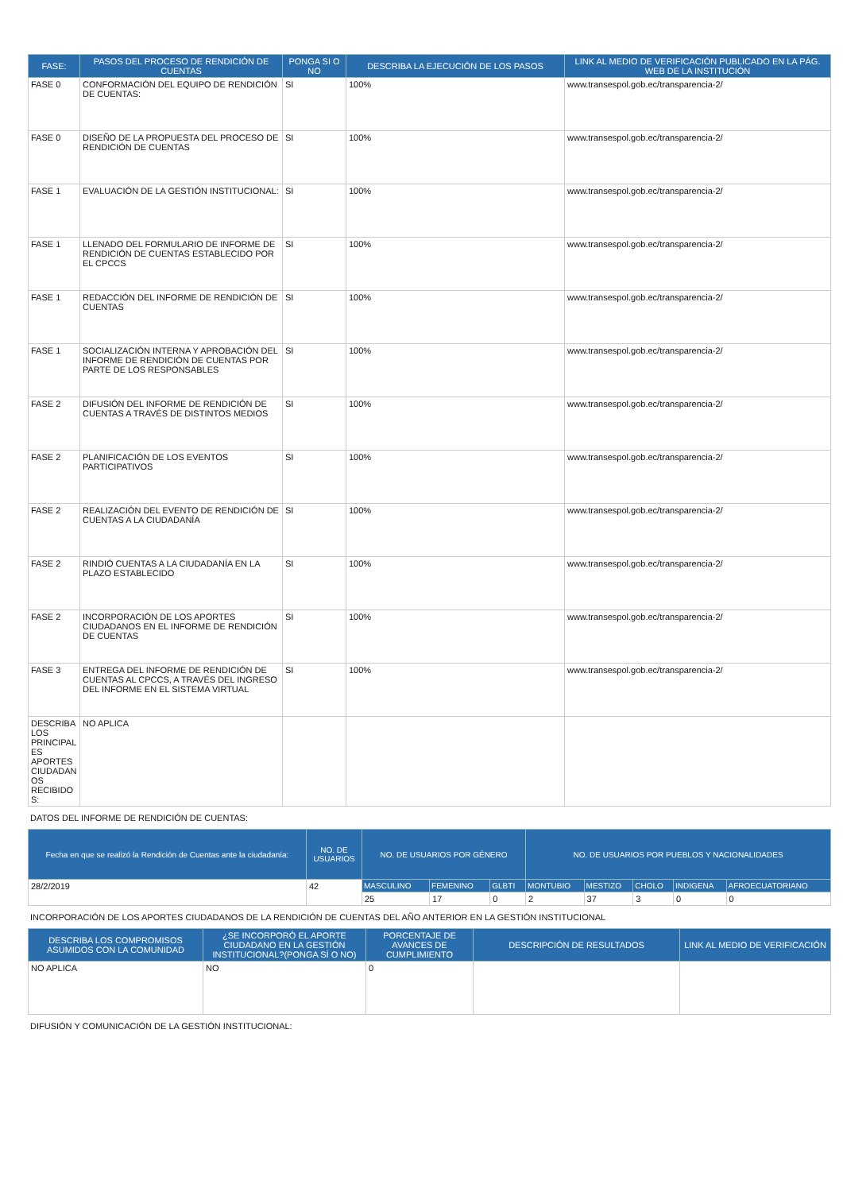| FASE: | PASOS DEL PROCESO DE RENDICIÓN DE CUENTAS | PONGA SI O NO | DESCRIBA LA EJECUCIÓN DE LOS PASOS | LINK AL MEDIO DE VERIFICACIÓN PUBLICADO EN LA PÁG. WEB DE LA INSTITUCIÓN |
| --- | --- | --- | --- | --- |
| FASE 0 | CONFORMACIÓN DEL EQUIPO DE RENDICIÓN DE CUENTAS: | SI | 100% | www.transespol.gob.ec/transparencia-2/ |
| FASE 0 | DISEÑO DE LA PROPUESTA DEL PROCESO DE RENDICIÓN DE CUENTAS | SI | 100% | www.transespol.gob.ec/transparencia-2/ |
| FASE 1 | EVALUACIÓN DE LA GESTIÓN INSTITUCIONAL: | SI | 100% | www.transespol.gob.ec/transparencia-2/ |
| FASE 1 | LLENADO DEL FORMULARIO DE INFORME DE RENDICIÓN DE CUENTAS ESTABLECIDO POR EL CPCCS | SI | 100% | www.transespol.gob.ec/transparencia-2/ |
| FASE 1 | REDACCIÓN DEL INFORME DE RENDICIÓN DE CUENTAS | SI | 100% | www.transespol.gob.ec/transparencia-2/ |
| FASE 1 | SOCIALIZACIÓN INTERNA Y APROBACIÓN DEL INFORME DE RENDICIÓN DE CUENTAS POR PARTE DE LOS RESPONSABLES | SI | 100% | www.transespol.gob.ec/transparencia-2/ |
| FASE 2 | DIFUSIÓN DEL INFORME DE RENDICIÓN DE CUENTAS A TRAVÉS DE DISTINTOS MEDIOS | SI | 100% | www.transespol.gob.ec/transparencia-2/ |
| FASE 2 | PLANIFICACIÓN DE LOS EVENTOS PARTICIPATIVOS | SI | 100% | www.transespol.gob.ec/transparencia-2/ |
| FASE 2 | REALIZACIÓN DEL EVENTO DE RENDICIÓN DE CUENTAS A LA CIUDADANÍA | SI | 100% | www.transespol.gob.ec/transparencia-2/ |
| FASE 2 | RINDIÓ CUENTAS A LA CIUDADANÍA EN LA PLAZO ESTABLECIDO | SI | 100% | www.transespol.gob.ec/transparencia-2/ |
| FASE 2 | INCORPORACIÓN DE LOS APORTES CIUDADANOS EN EL INFORME DE RENDICIÓN DE CUENTAS | SI | 100% | www.transespol.gob.ec/transparencia-2/ |
| FASE 3 | ENTREGA DEL INFORME DE RENDICIÓN DE CUENTAS AL CPCCS, A TRAVÉS DEL INGRESO DEL INFORME EN EL SISTEMA VIRTUAL | SI | 100% | www.transespol.gob.ec/transparencia-2/ |
| DESCRIBA LOS PRINCIPAL ES APORTES CIUDADAN OS RECIBIDO S: | NO APLICA | | | |
DATOS DEL INFORME DE RENDICIÓN DE CUENTAS:
| Fecha en que se realizó la Rendición de Cuentas ante la ciudadanía: | NO. DE USUARIOS | NO. DE USUARIOS POR GÉNERO | | | NO. DE USUARIOS POR PUEBLOS Y NACIONALIDADES | | | | |
| --- | --- | --- | --- | --- | --- | --- | --- | --- | --- |
| 28/2/2019 | 42 | MASCULINO | FEMENINO | GLBTI | MONTUBIO | MESTIZO | CHOLO | INDIGENA | AFROECUATORIANO |
| | | 25 | 17 | 0 | 2 | 37 | 3 | 0 | 0 |
INCORPORACIÓN DE LOS APORTES CIUDADANOS DE LA RENDICIÓN DE CUENTAS DEL AÑO ANTERIOR EN LA GESTIÓN INSTITUCIONAL
| DESCRIBA LOS COMPROMISOS ASUMIDOS CON LA COMUNIDAD | ¿SE INCORPORÓ EL APORTE CIUDADANO EN LA GESTIÓN INSTITUCIONAL?(PONGA SÍ O NO) | PORCENTAJE DE AVANCES DE CUMPLIMIENTO | DESCRIPCIÓN DE RESULTADOS | LINK AL MEDIO DE VERIFICACIÓN |
| --- | --- | --- | --- | --- |
| NO APLICA | NO | 0 | | |
DIFUSIÓN Y COMUNICACIÓN DE LA GESTIÓN INSTITUCIONAL: